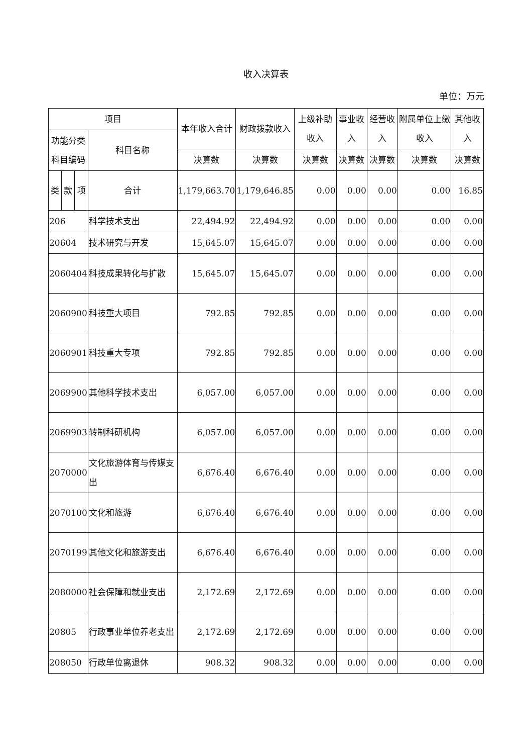收入决算表
单位：万元
| 项目 | | | | 本年收入合计 | 财政拨款收入 | 上级补助收入 | 事业收入 | 经营收入 | 附属单位上缴收入 | 其他收入 |
| --- | --- | --- | --- | --- | --- | --- | --- | --- | --- | --- |
| 功能分类科目编码 | | | 科目名称 | | | | | | | |
| | | | | 决算数 | 决算数 | 决算数 | 决算数 | 决算数 | 决算数 | 决算数 |
| 类 | 款 | 项 | 合计 | 1,179,663.70 | 1,179,646.85 | 0.00 | 0.00 | 0.00 | 0.00 | 16.85 |
| 206 | | | 科学技术支出 | 22,494.92 | 22,494.92 | 0.00 | 0.00 | 0.00 | 0.00 | 0.00 |
| 20604 | | | 技术研究与开发 | 15,645.07 | 15,645.07 | 0.00 | 0.00 | 0.00 | 0.00 | 0.00 |
| 2060404 | | | 科技成果转化与扩散 | 15,645.07 | 15,645.07 | 0.00 | 0.00 | 0.00 | 0.00 | 0.00 |
| 2060900 | | | 科技重大项目 | 792.85 | 792.85 | 0.00 | 0.00 | 0.00 | 0.00 | 0.00 |
| 2060901 | | | 科技重大专项 | 792.85 | 792.85 | 0.00 | 0.00 | 0.00 | 0.00 | 0.00 |
| 2069900 | | | 其他科学技术支出 | 6,057.00 | 6,057.00 | 0.00 | 0.00 | 0.00 | 0.00 | 0.00 |
| 2069903 | | | 转制科研机构 | 6,057.00 | 6,057.00 | 0.00 | 0.00 | 0.00 | 0.00 | 0.00 |
| 2070000 | | | 文化旅游体育与传媒支出 | 6,676.40 | 6,676.40 | 0.00 | 0.00 | 0.00 | 0.00 | 0.00 |
| 2070100 | | | 文化和旅游 | 6,676.40 | 6,676.40 | 0.00 | 0.00 | 0.00 | 0.00 | 0.00 |
| 2070199 | | | 其他文化和旅游支出 | 6,676.40 | 6,676.40 | 0.00 | 0.00 | 0.00 | 0.00 | 0.00 |
| 2080000 | | | 社会保障和就业支出 | 2,172.69 | 2,172.69 | 0.00 | 0.00 | 0.00 | 0.00 | 0.00 |
| 20805 | | | 行政事业单位养老支出 | 2,172.69 | 2,172.69 | 0.00 | 0.00 | 0.00 | 0.00 | 0.00 |
| 208050 | | | 行政单位离退休 | 908.32 | 908.32 | 0.00 | 0.00 | 0.00 | 0.00 | 0.00 |